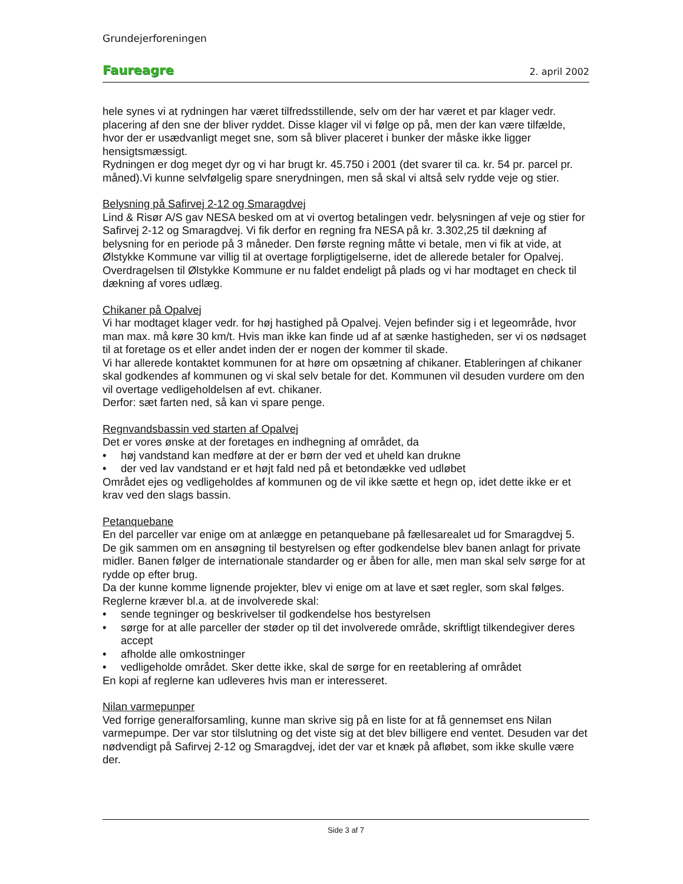Grundejerforeningen
Faureagre 2. april 2002
hele synes vi at rydningen har været tilfredsstillende, selv om der har været et par klager vedr. placering af den sne der bliver ryddet. Disse klager vil vi følge op på, men der kan være tilfælde, hvor der er usædvanligt meget sne, som så bliver placeret i bunker der måske ikke ligger hensigtsmæssigt.
Rydningen er dog meget dyr og vi har brugt kr. 45.750 i 2001 (det svarer til ca. kr. 54 pr. parcel pr. måned).Vi kunne selvfølgelig spare snerydningen, men så skal vi altså selv rydde veje og stier.
Belysning på Safirvej 2-12 og Smaragdvej
Lind & Risør A/S gav NESA besked om at vi overtog betalingen vedr. belysningen af veje og stier for Safirvej 2-12 og Smaragdvej. Vi fik derfor en regning fra NESA på kr. 3.302,25 til dækning af belysning for en periode på 3 måneder. Den første regning måtte vi betale, men vi fik at vide, at Ølstykke Kommune var villig til at overtage forpligtigelserne, idet de allerede betaler for Opalvej. Overdragelsen til Ølstykke Kommune er nu faldet endeligt på plads og vi har modtaget en check til dækning af vores udlæg.
Chikaner på Opalvej
Vi har modtaget klager vedr. for høj hastighed på Opalvej. Vejen befinder sig i et legeområde, hvor man max. må køre 30 km/t. Hvis man ikke kan finde ud af at sænke hastigheden, ser vi os nødsaget til at foretage os et eller andet inden der er nogen der kommer til skade.
Vi har allerede kontaktet kommunen for at høre om opsætning af chikaner. Etableringen af chikaner skal godkendes af kommunen og vi skal selv betale for det. Kommunen vil desuden vurdere om den vil overtage vedligeholdelsen af evt. chikaner.
Derfor: sæt farten ned, så kan vi spare penge.
Regnvandsbassin ved starten af Opalvej
Det er vores ønske at der foretages en indhegning af området, da
• høj vandstand kan medføre at der er børn der ved et uheld kan drukne
• der ved lav vandstand er et højt fald ned på et betondække ved udløbet
Området ejes og vedligeholdes af kommunen og de vil ikke sætte et hegn op, idet dette ikke er et krav ved den slags bassin.
Petanquebane
En del parceller var enige om at anlægge en petanquebane på fællesarealet ud for Smaragdvej 5. De gik sammen om en ansøgning til bestyrelsen og efter godkendelse blev banen anlagt for private midler. Banen følger de internationale standarder og er åben for alle, men man skal selv sørge for at rydde op efter brug.
Da der kunne komme lignende projekter, blev vi enige om at lave et sæt regler, som skal følges. Reglerne kræver bl.a. at de involverede skal:
• sende tegninger og beskrivelser til godkendelse hos bestyrelsen
• sørge for at alle parceller der støder op til det involverede område, skriftligt tilkendegiver deres accept
• afholde alle omkostninger
• vedligeholde området. Sker dette ikke, skal de sørge for en reetablering af området
En kopi af reglerne kan udleveres hvis man er interesseret.
Nilan varmepunper
Ved forrige generalforsamling, kunne man skrive sig på en liste for at få gennemset ens Nilan varmepumpe. Der var stor tilslutning og det viste sig at det blev billigere end ventet. Desuden var det nødvendigt på Safirvej 2-12 og Smaragdvej, idet der var et knæk på afløbet, som ikke skulle være der.
Side 3 af 7